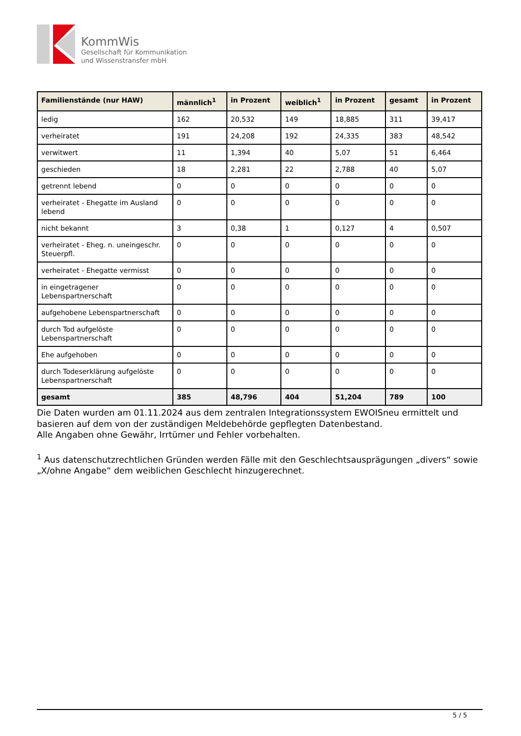KommWis
Gesellschaft für Kommunikation
und Wissenstransfer mbH
| Familienstände (nur HAW) | männlich<sup>1</sup> | in Prozent | weiblich<sup>1</sup> | in Prozent | gesamt | in Prozent |
| --- | --- | --- | --- | --- | --- | --- |
| ledig | 162 | 20,532 | 149 | 18,885 | 311 | 39,417 |
| verheiratet | 191 | 24,208 | 192 | 24,335 | 383 | 48,542 |
| verwitwert | 11 | 1,394 | 40 | 5,07 | 51 | 6,464 |
| geschieden | 18 | 2,281 | 22 | 2,788 | 40 | 5,07 |
| getrennt lebend | 0 | 0 | 0 | 0 | 0 | 0 |
| verheiratet - Ehegatte im Ausland lebend | 0 | 0 | 0 | 0 | 0 | 0 |
| nicht bekannt | 3 | 0,38 | 1 | 0,127 | 4 | 0,507 |
| verheiratet - Eheg. n. uneingeschr. Steuerpfl. | 0 | 0 | 0 | 0 | 0 | 0 |
| verheiratet - Ehegatte vermisst | 0 | 0 | 0 | 0 | 0 | 0 |
| in eingetragener Lebenspartnerschaft | 0 | 0 | 0 | 0 | 0 | 0 |
| aufgehobene Lebenspartnerschaft | 0 | 0 | 0 | 0 | 0 | 0 |
| durch Tod aufgelöste Lebenspartnerschaft | 0 | 0 | 0 | 0 | 0 | 0 |
| Ehe aufgehoben | 0 | 0 | 0 | 0 | 0 | 0 |
| durch Todeserklärung aufgelöste Lebenspartnerschaft | 0 | 0 | 0 | 0 | 0 | 0 |
| gesamt | 385 | 48,796 | 404 | 51,204 | 789 | 100 |
Die Daten wurden am 01.11.2024 aus dem zentralen Integrationssystem EWOISneu ermittelt und basieren auf dem von der zuständigen Meldebehörde gepflegten Datenbestand.
Alle Angaben ohne Gewähr, Irrtümer und Fehler vorbehalten.
<sup>1</sup> Aus datenschutzrechtlichen Gründen werden Fälle mit den Geschlechtsausprägungen „divers“ sowie „X/ohne Angabe“ dem weiblichen Geschlecht hinzugerechnet.
5 / 5